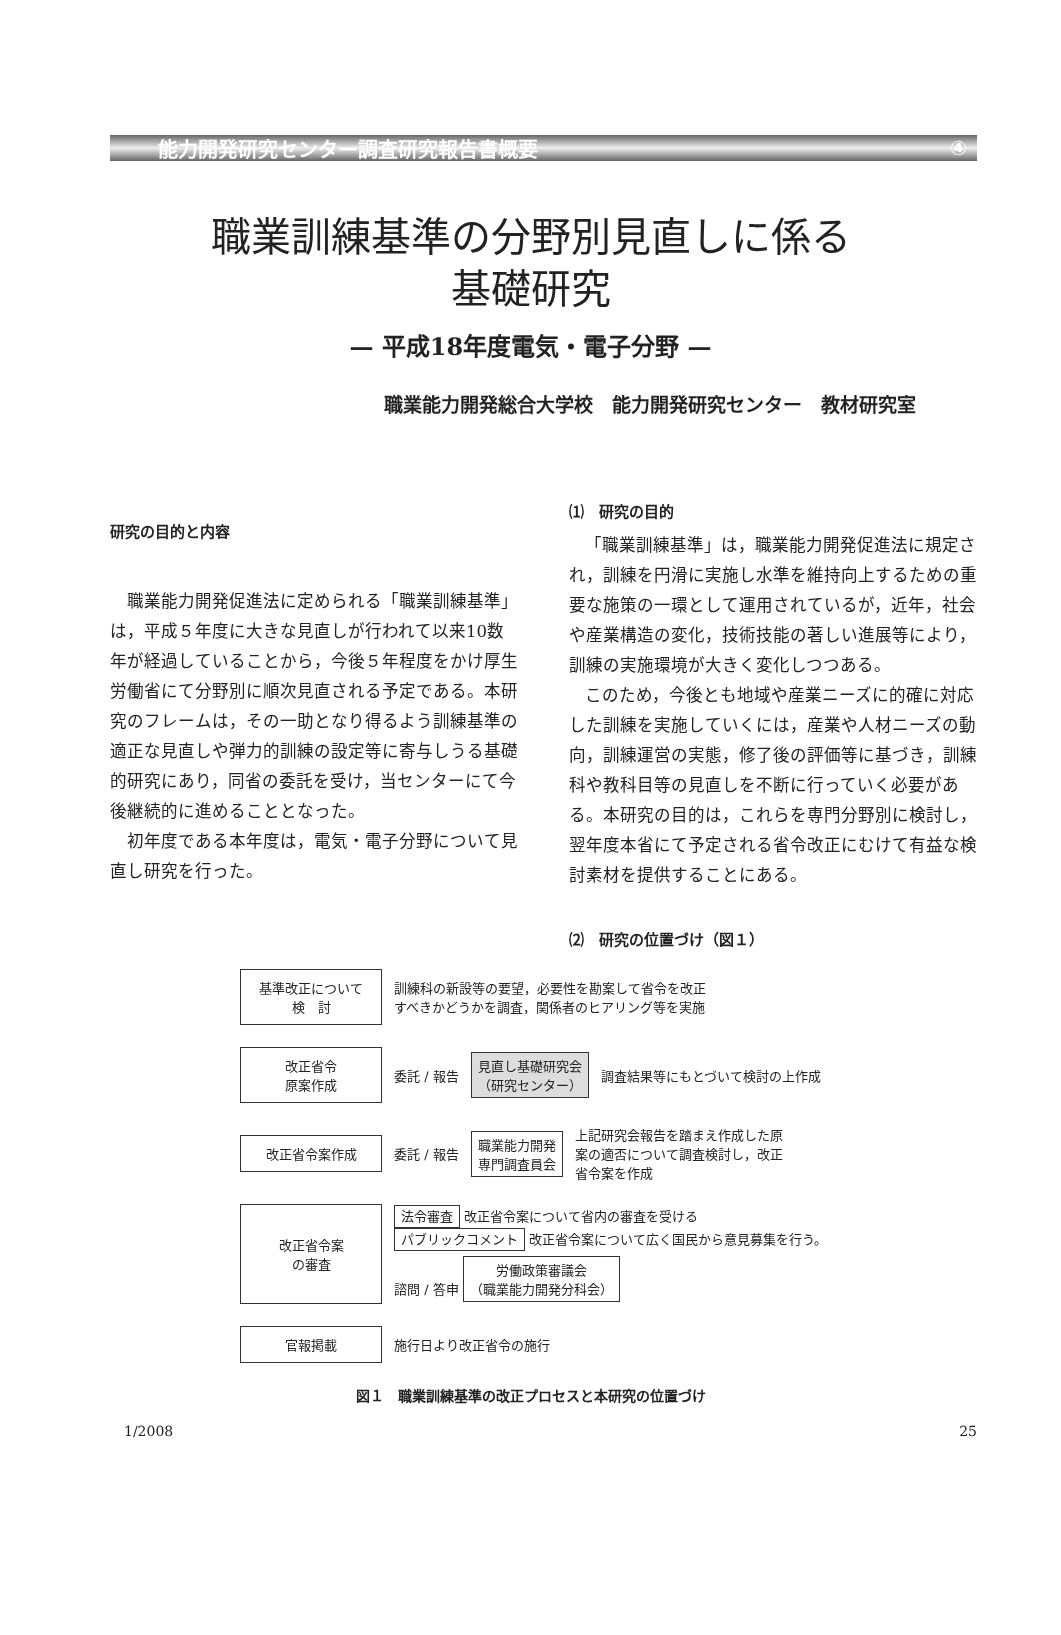能力開発研究センター調査研究報告書概要 ④
職業訓練基準の分野別見直しに係る
基礎研究
— 平成18年度電気・電子分野 —
職業能力開発総合大学校　能力開発研究センター　教材研究室
研究の目的と内容
職業能力開発促進法に定められる「職業訓練基準」は，平成５年度に大きな見直しが行われて以来10数年が経過していることから，今後５年程度をかけ厚生労働省にて分野別に順次見直される予定である。本研究のフレームは，その一助となり得るよう訓練基準の適正な見直しや弾力的訓練の設定等に寄与しうる基礎的研究にあり，同省の委託を受け，当センターにて今後継続的に進めることとなった。
初年度である本年度は，電気・電子分野について見直し研究を行った。
⑴　研究の目的
「職業訓練基準」は，職業能力開発促進法に規定され，訓練を円滑に実施し水準を維持向上するための重要な施策の一環として運用されているが，近年，社会や産業構造の変化，技術技能の著しい進展等により，訓練の実施環境が大きく変化しつつある。
このため，今後とも地域や産業ニーズに的確に対応した訓練を実施していくには，産業や人材ニーズの動向，訓練運営の実態，修了後の評価等に基づき，訓練科や教科目等の見直しを不断に行っていく必要がある。本研究の目的は，これらを専門分野別に検討し，翌年度本省にて予定される省令改正にむけて有益な検討素材を提供することにある。
⑵　研究の位置づけ（図１）
基準改正について
検　討
訓練科の新設等の要望，必要性を勘案して省令を改正
すべきかどうかを調査，関係者のヒアリング等を実施
改正省令
原案作成
委託 / 報告
見直し基礎研究会
（研究センター）
調査結果等にもとづいて検討の上作成
改正省令案作成
委託 / 報告
職業能力開発
専門調査員会
上記研究会報告を踏まえ作成した原
案の適否について調査検討し，改正
省令案を作成
改正省令案
の審査
法令審査 改正省令案について省内の審査を受ける
パブリックコメント 改正省令案について広く国民から意見募集を行う。
諮問 / 答申 労働政策審議会
（職業能力開発分科会）
官報掲載
施行日より改正省令の施行
図１　職業訓練基準の改正プロセスと本研究の位置づけ
1/2008 25